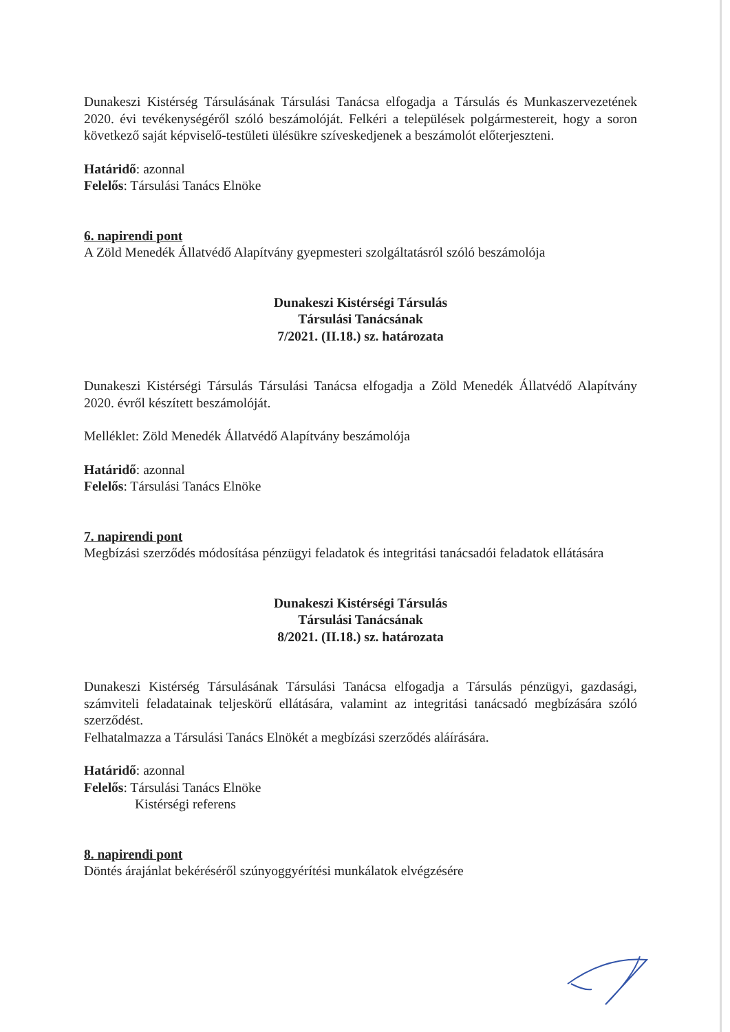Dunakeszi Kistérség Társulásának Társulási Tanácsa elfogadja a Társulás és Munkaszervezetének 2020. évi tevékenységéről szóló beszámolóját. Felkéri a települések polgármestereit, hogy a soron következő saját képviselő-testületi ülésükre szíveskedjenek a beszámolót előterjeszteni.
Határidő: azonnal
Felelős: Társulási Tanács Elnöke
6. napirendi pont
A Zöld Menedék Állatvédő Alapítvány gyepmesteri szolgáltatásról szóló beszámolója
Dunakeszi Kistérségi Társulás
Társulási Tanácsának
7/2021. (II.18.) sz. határozata
Dunakeszi Kistérségi Társulás Társulási Tanácsa elfogadja a Zöld Menedék Állatvédő Alapítvány 2020. évről készített beszámolóját.
Melléklet: Zöld Menedék Állatvédő Alapítvány beszámolója
Határidő: azonnal
Felelős: Társulási Tanács Elnöke
7. napirendi pont
Megbízási szerződés módosítása pénzügyi feladatok és integritási tanácsadói feladatok ellátására
Dunakeszi Kistérségi Társulás
Társulási Tanácsának
8/2021. (II.18.) sz. határozata
Dunakeszi Kistérség Társulásának Társulási Tanácsa elfogadja a Társulás pénzügyi, gazdasági, számviteli feladatainak teljeskörű ellátására, valamint az integritási tanácsadó megbízására szóló szerződést.
Felhatalmazza a Társulási Tanács Elnökét a megbízási szerződés aláírására.
Határidő: azonnal
Felelős: Társulási Tanács Elnöke
Kistérségi referens
8. napirendi pont
Döntés árajánlat bekéréséről szúnyoggyérítési munkálatok elvégzésére